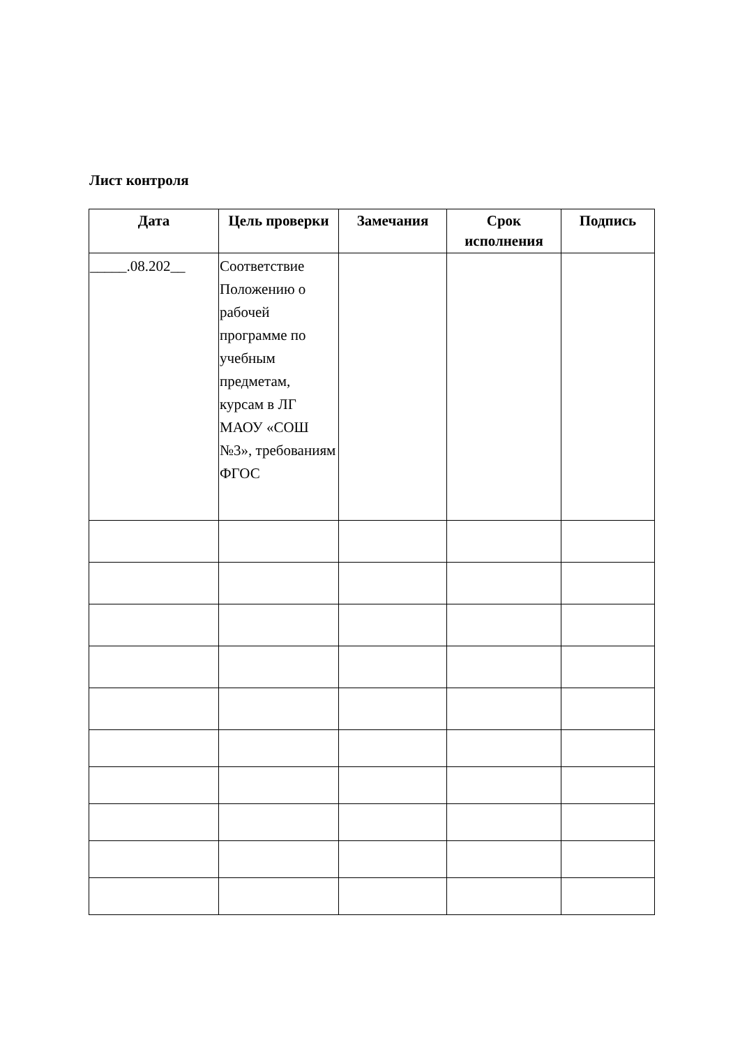Лист контроля
| Дата | Цель проверки | Замечания | Срок исполнения | Подпись |
| --- | --- | --- | --- | --- |
| _____.08.202__ | Соответствие Положению о рабочей программе по учебным предметам, курсам в ЛГ МАОУ «СОШ №3», требованиям ФГОС | | | |